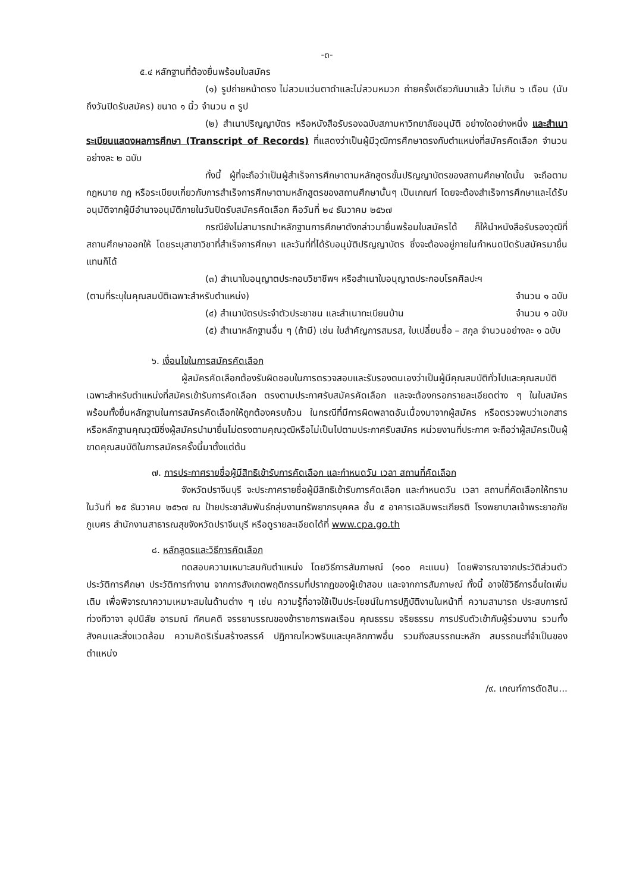-๓-
๕.๔ หลักฐานที่ต้องยื่นพร้อมใบสมัคร
(๑) รูปถ่ายหน้าตรง ไม่สวมแว่นตาดำและไม่สวมหมวก ถ่ายครั้งเดียวกันมาแล้ว ไม่เกิน ๖ เดือน (นับถึงวันปิดรับสมัคร) ขนาด ๑ นิ้ว จำนวน ๓ รูป
(๒) สำเนาปริญญาบัตร หรือหนังสือรับรองฉบับสภามหาวิทยาลัยอนุมัติ อย่างใดอย่างหนึ่ง และสำเนาระเบียนแสดงผลการศึกษา (Transcript of Records) ที่แสดงว่าเป็นผู้มีวุฒิการศึกษาตรงกับตำแหน่งที่สมัครคัดเลือก จำนวนอย่างละ ๒ ฉบับ
ทั้งนี้ ผู้ที่จะถือว่าเป็นผู้สำเร็จการศึกษาตามหลักสูตรขั้นปริญญาบัตรของสถานศึกษาใดนั้น จะถือตามกฎหมาย กฎ หรือระเบียบเกี่ยวกับการสำเร็จการศึกษาตามหลักสูตรของสถานศึกษานั้นๆ เป็นเกณฑ์ โดยจะต้องสำเร็จการศึกษาและได้รับอนุมัติจากผู้มีอำนาจอนุมัติภายในวันปิดรับสมัครคัดเลือก คือวันที่ ๒๔ ธันวาคม ๒๕๖๗
กรณียังไม่สามารถนำหลักฐานการศึกษาดังกล่าวมายื่นพร้อมใบสมัครได้ ก็ให้นำหนังสือรับรองวุฒิที่สถานศึกษาออกให้ โดยระบุสาขาวิชาที่สำเร็จการศึกษา และวันที่ที่ได้รับอนุมัติปริญญาบัตร ซึ่งจะต้องอยู่ภายในกำหนดปิดรับสมัครมายื่นแทนก็ได้
(๓) สำเนาใบอนุญาตประกอบวิชาชีพฯ หรือสำเนาใบอนุญาตประกอบโรคศิลปะฯ
(ตามที่ระบุในคุณสมบัติเฉพาะสำหรับตำแหน่ง) จำนวน ๑ ฉบับ
(๔) สำเนาบัตรประจำตัวประชาชน และสำเนาทะเบียนบ้าน จำนวน ๑ ฉบับ
(๕) สำเนาหลักฐานอื่น ๆ (ถ้ามี) เช่น ใบสำคัญการสมรส, ใบเปลี่ยนชื่อ – สกุล จำนวนอย่างละ ๑ ฉบับ
๖. เงื่อนไขในการสมัครคัดเลือก
ผู้สมัครคัดเลือกต้องรับผิดชอบในการตรวจสอบและรับรองตนเองว่าเป็นผู้มีคุณสมบัติทั่วไปและคุณสมบัติเฉพาะสำหรับตำแหน่งที่สมัครเข้ารับการคัดเลือก ตรงตามประกาศรับสมัครคัดเลือก และจะต้องกรอกรายละเอียดต่าง ๆ ในใบสมัคร พร้อมทั้งยื่นหลักฐานในการสมัครคัดเลือกให้ถูกต้องครบถ้วน ในกรณีที่มีการผิดพลาดอันเนื่องมาจากผู้สมัคร หรือตรวจพบว่าเอกสารหรือหลักฐานคุณวุฒิซึ่งผู้สมัครนำมายื่นไม่ตรงตามคุณวุฒิหรือไม่เป็นไปตามประกาศรับสมัคร หน่วยงานที่ประกาศ จะถือว่าผู้สมัครเป็นผู้ขาดคุณสมบัติในการสมัครครั้งนี้มาตั้งแต่ต้น
๗. การประกาศรายชื่อผู้มีสิทธิเข้ารับการคัดเลือก และกำหนดวัน เวลา สถานที่คัดเลือก
จังหวัดปราจีนบุรี จะประกาศรายชื่อผู้มีสิทธิเข้ารับการคัดเลือก และกำหนดวัน เวลา สถานที่คัดเลือกให้ทราบ ในวันที่ ๒๕ ธันวาคม ๒๕๖๗ ณ ป้ายประชาสัมพันธ์กลุ่มงานทรัพยากรบุคคล ชั้น ๕ อาคารเฉลิมพระเกียรติ โรงพยาบาลเจ้าพระยาอภัยภูเบศร สำนักงานสาธารณสุขจังหวัดปราจีนบุรี หรือดูรายละเอียดได้ที่ www.cpa.go.th
๘. หลักสูตรและวิธีการคัดเลือก
ทดสอบความเหมาะสมกับตำแหน่ง โดยวิธีการสัมภาษณ์ (๑๐๐ คะแนน) โดยพิจารณาจากประวัติส่วนตัว ประวัติการศึกษา ประวัติการทำงาน จากการสังเกตพฤติกรรมที่ปรากฏของผู้เข้าสอบ และจากการสัมภาษณ์ ทั้งนี้ อาจใช้วิธีการอื่นใดเพิ่มเติม เพื่อพิจารณาความเหมาะสมในด้านต่าง ๆ เช่น ความรู้ที่อาจใช้เป็นประโยชน์ในการปฏิบัติงานในหน้าที่ ความสามารถ ประสบการณ์ ท่วงทีวาจา อุปนิสัย อารมณ์ ทัศนคติ จรรยาบรรณของข้าราชการพลเรือน คุณธรรม จริยธรรม การปรับตัวเข้ากับผู้ร่วมงาน รวมทั้งสังคมและสิ่งแวดล้อม ความคิดริเริ่มสร้างสรรค์ ปฏิภาณไหวพริบและบุคลิกภาพอื่น รวมถึงสมรรถนะหลัก สมรรถนะที่จำเป็นของตำแหน่ง
/๙. เกณฑ์การตัดสิน...